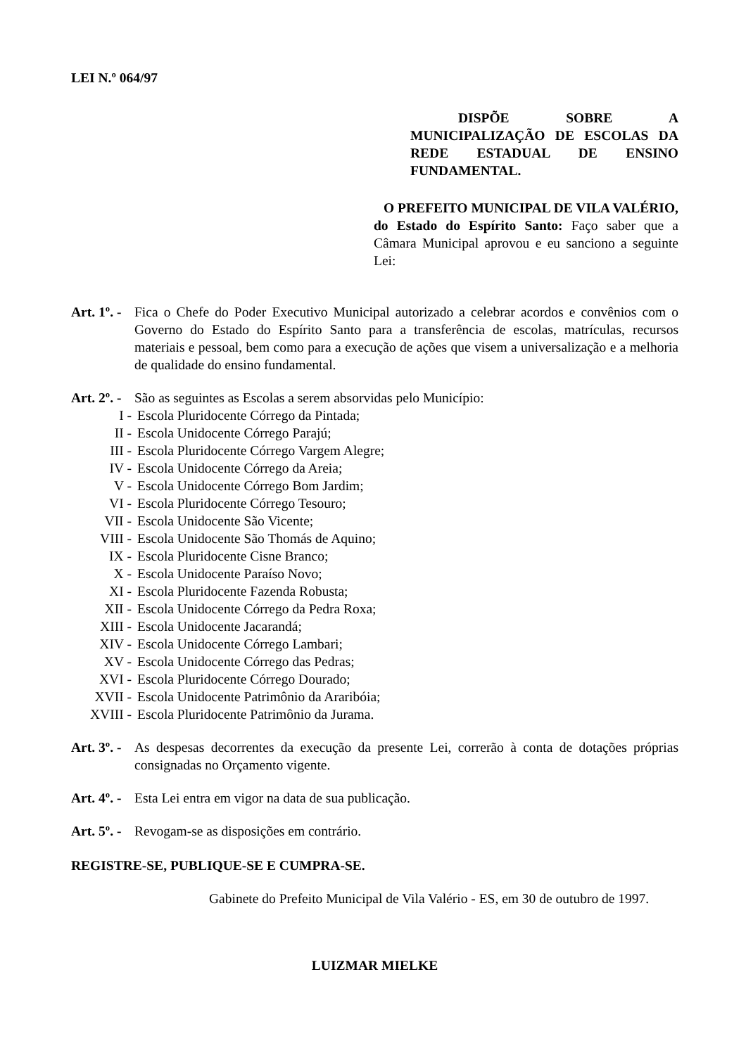LEI N.º 064/97
DISPÕE SOBRE A MUNICIPALIZAÇÃO DE ESCOLAS DA REDE ESTADUAL DE ENSINO FUNDAMENTAL.
O PREFEITO MUNICIPAL DE VILA VALÉRIO, do Estado do Espírito Santo: Faço saber que a Câmara Municipal aprovou e eu sanciono a seguinte Lei:
Art. 1º. -
Fica o Chefe do Poder Executivo Municipal autorizado a celebrar acordos e convênios com o Governo do Estado do Espírito Santo para a transferência de escolas, matrículas, recursos materiais e pessoal, bem como para a execução de ações que visem a universalização e a melhoria de qualidade do ensino fundamental.
Art. 2º. -
São as seguintes as Escolas a serem absorvidas pelo Município:
I - Escola Pluridocente Córrego da Pintada;
II - Escola Unidocente Córrego Parajú;
III - Escola Pluridocente Córrego Vargem Alegre;
IV - Escola Unidocente Córrego da Areia;
V - Escola Unidocente Córrego Bom Jardim;
VI - Escola Pluridocente Córrego Tesouro;
VII - Escola Unidocente São Vicente;
VIII - Escola Unidocente São Thomás de Aquino;
IX - Escola Pluridocente Cisne Branco;
X - Escola Unidocente Paraíso Novo;
XI - Escola Pluridocente Fazenda Robusta;
XII - Escola Unidocente Córrego da Pedra Roxa;
XIII - Escola Unidocente Jacarandá;
XIV - Escola Unidocente Córrego Lambari;
XV - Escola Unidocente Córrego das Pedras;
XVI - Escola Pluridocente Córrego Dourado;
XVII - Escola Unidocente Patrimônio da Araribóia;
XVIII - Escola Pluridocente Patrimônio da Jurama.
Art. 3º. -
As despesas decorrentes da execução da presente Lei, correrão à conta de dotações próprias consignadas no Orçamento vigente.
Art. 4º. -
Esta Lei entra em vigor na data de sua publicação.
Art. 5º. -
Revogam-se as disposições em contrário.
REGISTRE-SE, PUBLIQUE-SE E CUMPRA-SE.
Gabinete do Prefeito Municipal de Vila Valério - ES, em 30 de outubro de 1997.
LUIZMAR MIELKE